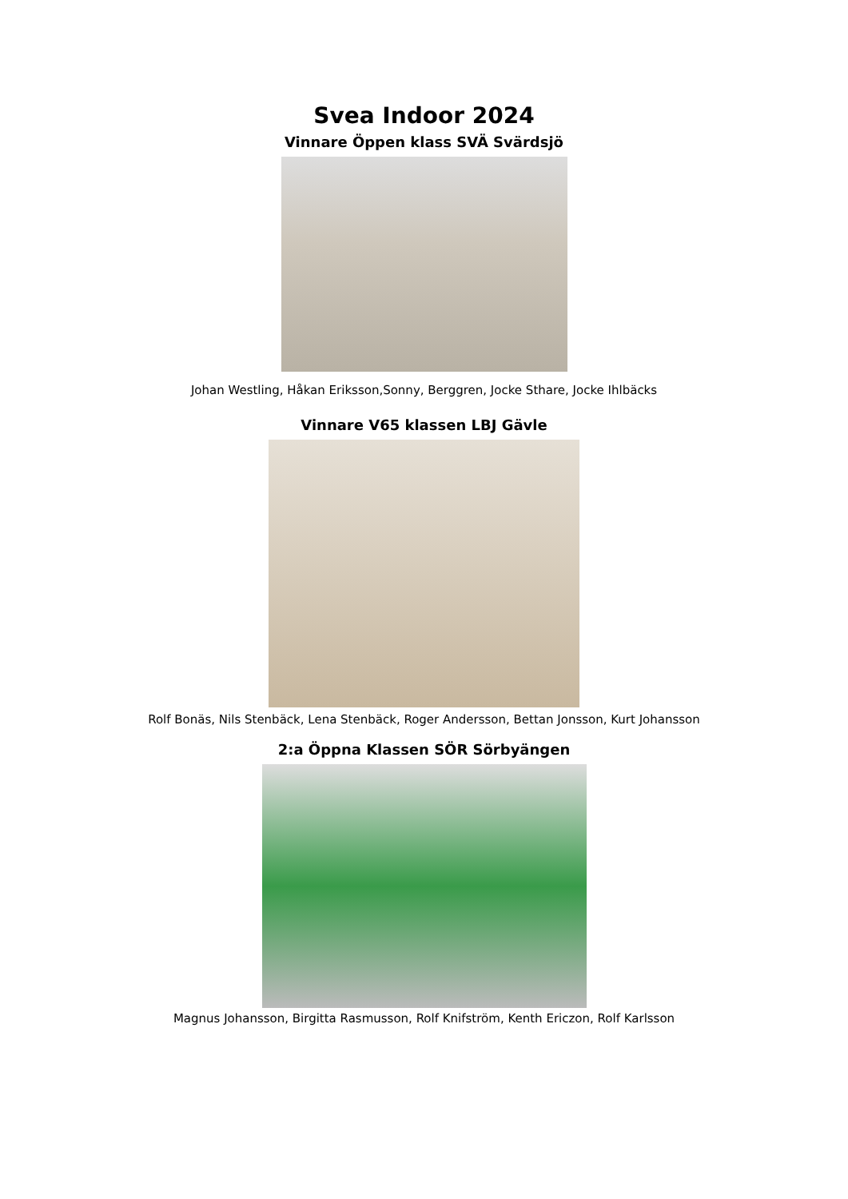Svea Indoor 2024
Vinnare Öppen klass SVÄ Svärdsjö
Johan Westling, Håkan Eriksson,Sonny, Berggren, Jocke Sthare, Jocke Ihlbäcks
Vinnare V65 klassen LBJ Gävle
Rolf Bonäs, Nils Stenbäck, Lena Stenbäck, Roger Andersson, Bettan Jonsson, Kurt Johansson
2:a Öppna Klassen SÖR Sörbyängen
Magnus Johansson, Birgitta Rasmusson, Rolf Knifström, Kenth Ericzon, Rolf Karlsson